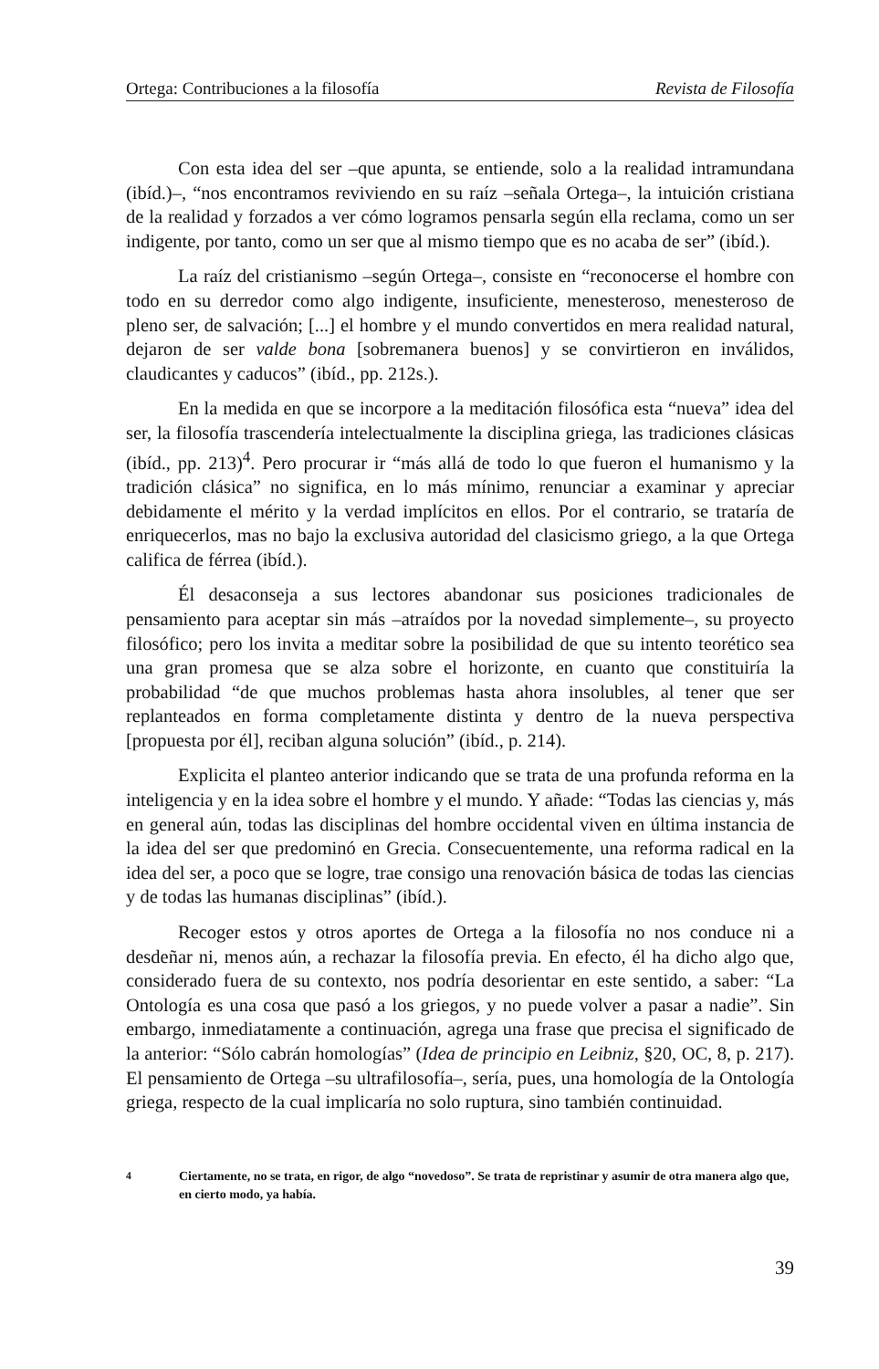Ortega: Contribuciones a la filosofía Revista de Filosofía
Con esta idea del ser –que apunta, se entiende, solo a la realidad intramundana (ibíd.)–, “nos encontramos reviviendo en su raíz –señala Ortega–, la intuición cristiana de la realidad y forzados a ver cómo logramos pensarla según ella reclama, como un ser indigente, por tanto, como un ser que al mismo tiempo que es no acaba de ser” (ibíd.).
La raíz del cristianismo –según Ortega–, consiste en “reconocerse el hombre con todo en su derredor como algo indigente, insuficiente, menesteroso, menesteroso de pleno ser, de salvación; [...] el hombre y el mundo convertidos en mera realidad natural, dejaron de ser valde bona [sobremanera buenos] y se convirtieron en inválidos, claudicantes y caducos” (ibíd., pp. 212s.).
En la medida en que se incorpore a la meditación filosófica esta “nueva” idea del ser, la filosofía trascendería intelectualmente la disciplina griega, las tradiciones clásicas (ibíd., pp. 213)<sup>4</sup>. Pero procurar ir “más allá de todo lo que fueron el humanismo y la tradición clásica” no significa, en lo más mínimo, renunciar a examinar y apreciar debidamente el mérito y la verdad implícitos en ellos. Por el contrario, se trataría de enriquecerlos, mas no bajo la exclusiva autoridad del clasicismo griego, a la que Ortega califica de férrea (ibíd.).
Él desaconseja a sus lectores abandonar sus posiciones tradicionales de pensamiento para aceptar sin más –atraídos por la novedad simplemente–, su proyecto filosófico; pero los invita a meditar sobre la posibilidad de que su intento teorético sea una gran promesa que se alza sobre el horizonte, en cuanto que constituiría la probabilidad “de que muchos problemas hasta ahora insolubles, al tener que ser replanteados en forma completamente distinta y dentro de la nueva perspectiva [propuesta por él], reciban alguna solución” (ibíd., p. 214).
Explicita el planteo anterior indicando que se trata de una profunda reforma en la inteligencia y en la idea sobre el hombre y el mundo. Y añade: “Todas las ciencias y, más en general aún, todas las disciplinas del hombre occidental viven en última instancia de la idea del ser que predominó en Grecia. Consecuentemente, una reforma radical en la idea del ser, a poco que se logre, trae consigo una renovación básica de todas las ciencias y de todas las humanas disciplinas” (ibíd.).
Recoger estos y otros aportes de Ortega a la filosofía no nos conduce ni a desdeñar ni, menos aún, a rechazar la filosofía previa. En efecto, él ha dicho algo que, considerado fuera de su contexto, nos podría desorientar en este sentido, a saber: “La Ontología es una cosa que pasó a los griegos, y no puede volver a pasar a nadie”. Sin embargo, inmediatamente a continuación, agrega una frase que precisa el significado de la anterior: “Sólo cabrán homologías” (Idea de principio en Leibniz, §20, OC, 8, p. 217). El pensamiento de Ortega –su ultrafilosofía–, sería, pues, una homología de la Ontología griega, respecto de la cual implicaría no solo ruptura, sino también continuidad.
<sup>4</sup> Ciertamente, no se trata, en rigor, de algo “novedoso”. Se trata de repristinar y asumir de otra manera algo que, en cierto modo, ya había.
39